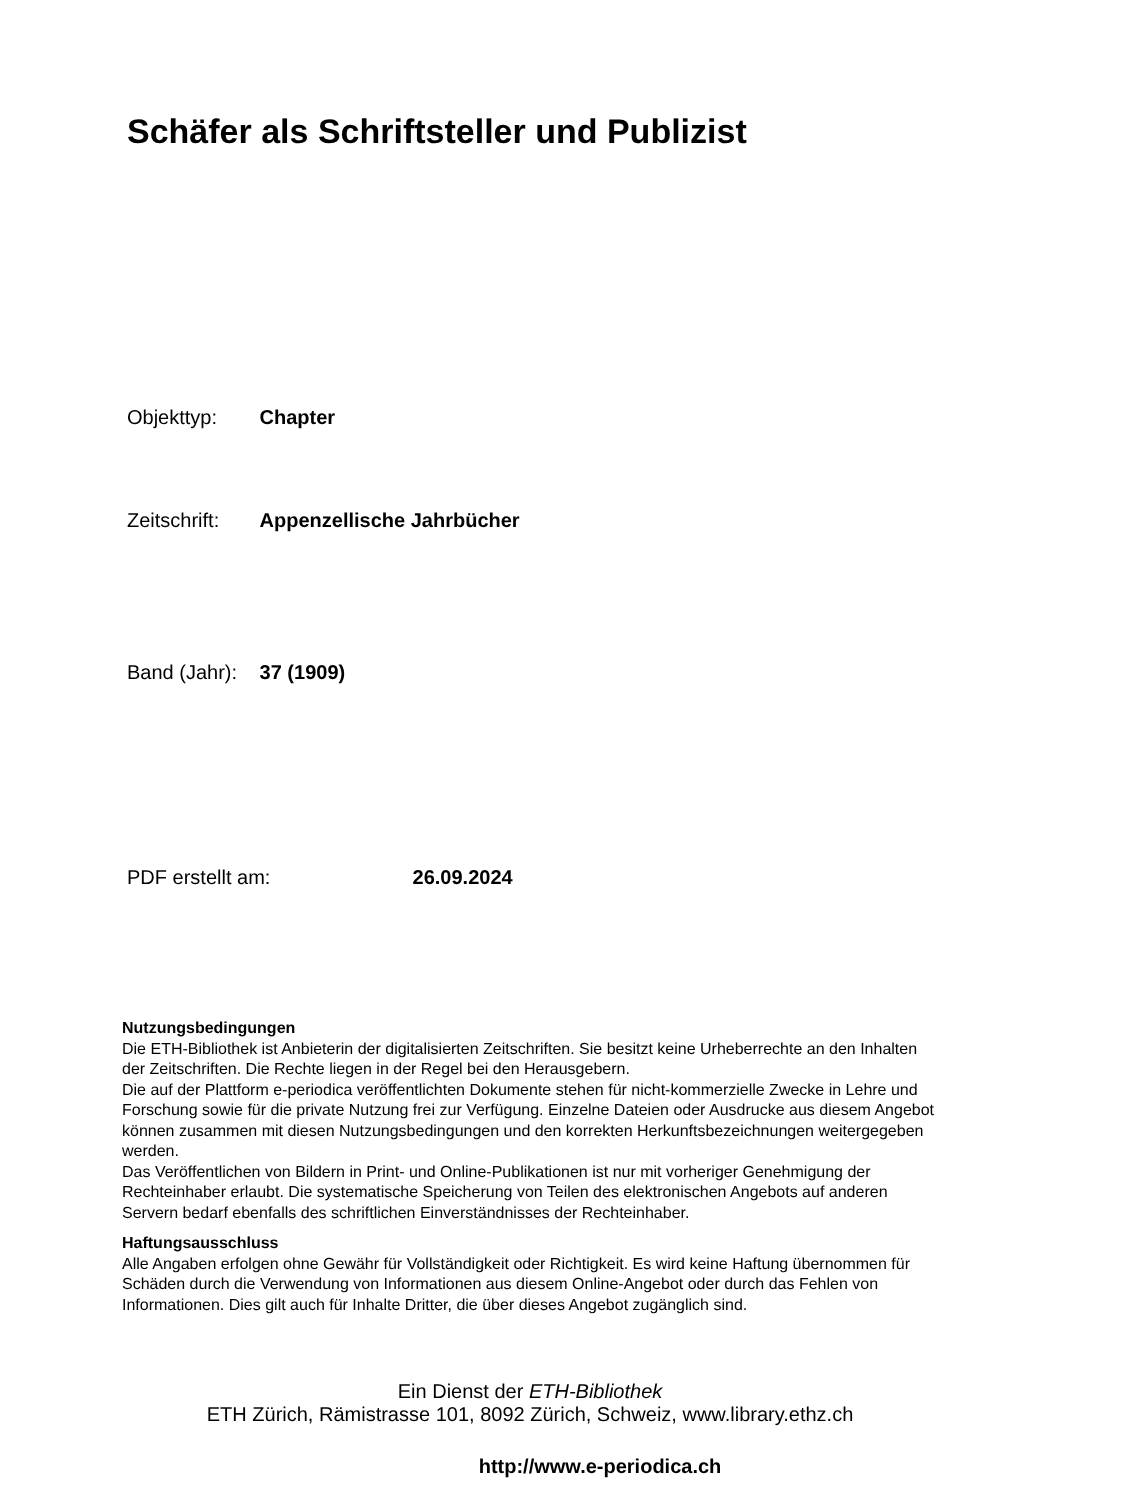Schäfer als Schriftsteller und Publizist
Objekttyp: Chapter
Zeitschrift: Appenzellische Jahrbücher
Band (Jahr): 37 (1909)
PDF erstellt am: 26.09.2024
Nutzungsbedingungen
Die ETH-Bibliothek ist Anbieterin der digitalisierten Zeitschriften. Sie besitzt keine Urheberrechte an den Inhalten der Zeitschriften. Die Rechte liegen in der Regel bei den Herausgebern.
Die auf der Plattform e-periodica veröffentlichten Dokumente stehen für nicht-kommerzielle Zwecke in Lehre und Forschung sowie für die private Nutzung frei zur Verfügung. Einzelne Dateien oder Ausdrucke aus diesem Angebot können zusammen mit diesen Nutzungsbedingungen und den korrekten Herkunftsbezeichnungen weitergegeben werden.
Das Veröffentlichen von Bildern in Print- und Online-Publikationen ist nur mit vorheriger Genehmigung der Rechteinhaber erlaubt. Die systematische Speicherung von Teilen des elektronischen Angebots auf anderen Servern bedarf ebenfalls des schriftlichen Einverständnisses der Rechteinhaber.
Haftungsausschluss
Alle Angaben erfolgen ohne Gewähr für Vollständigkeit oder Richtigkeit. Es wird keine Haftung übernommen für Schäden durch die Verwendung von Informationen aus diesem Online-Angebot oder durch das Fehlen von Informationen. Dies gilt auch für Inhalte Dritter, die über dieses Angebot zugänglich sind.
Ein Dienst der ETH-Bibliothek
ETH Zürich, Rämistrasse 101, 8092 Zürich, Schweiz, www.library.ethz.ch
http://www.e-periodica.ch